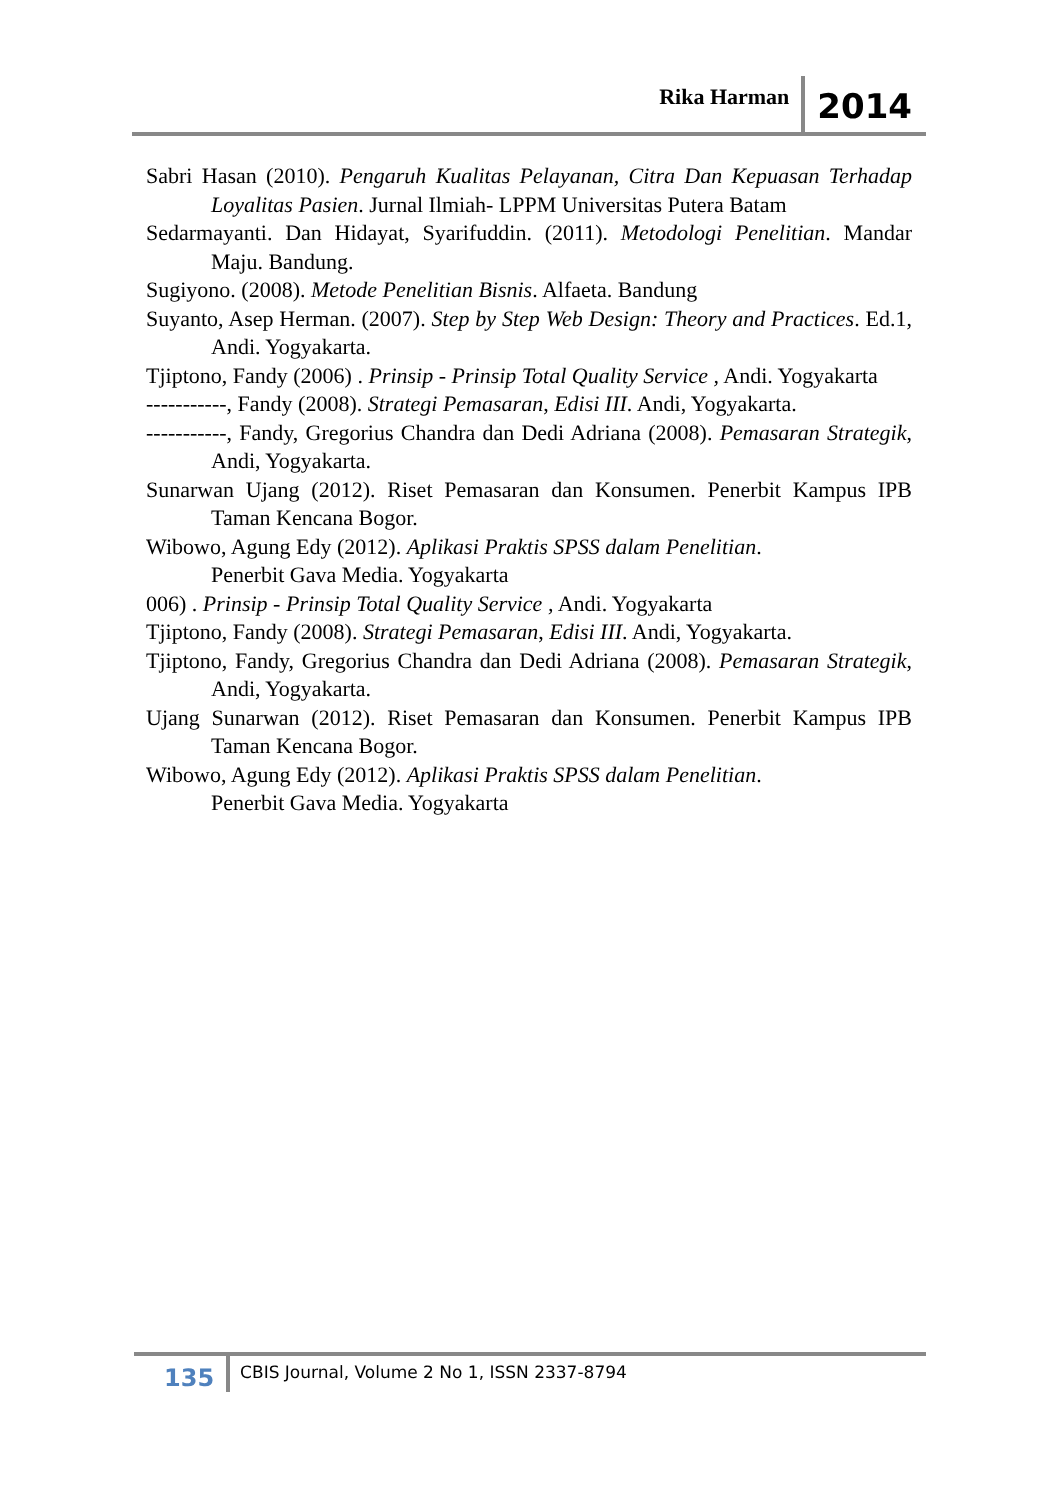Rika Harman 2014
Sabri Hasan (2010). Pengaruh Kualitas Pelayanan, Citra Dan Kepuasan Terhadap Loyalitas Pasien. Jurnal Ilmiah- LPPM Universitas Putera Batam
Sedarmayanti. Dan Hidayat, Syarifuddin. (2011). Metodologi Penelitian. Mandar Maju. Bandung.
Sugiyono. (2008). Metode Penelitian Bisnis. Alfaeta. Bandung
Suyanto, Asep Herman. (2007). Step by Step Web Design: Theory and Practices. Ed.1, Andi. Yogyakarta.
Tjiptono, Fandy (2006) . Prinsip - Prinsip Total Quality Service , Andi. Yogyakarta
-----------, Fandy (2008). Strategi Pemasaran, Edisi III. Andi, Yogyakarta.
-----------, Fandy, Gregorius Chandra dan Dedi Adriana (2008). Pemasaran Strategik, Andi, Yogyakarta.
Sunarwan Ujang (2012). Riset Pemasaran dan Konsumen. Penerbit Kampus IPB Taman Kencana Bogor.
Wibowo, Agung Edy (2012). Aplikasi Praktis SPSS dalam Penelitian.
Penerbit Gava Media. Yogyakarta
006) . Prinsip - Prinsip Total Quality Service , Andi. Yogyakarta
Tjiptono, Fandy (2008). Strategi Pemasaran, Edisi III. Andi, Yogyakarta.
Tjiptono, Fandy, Gregorius Chandra dan Dedi Adriana (2008). Pemasaran Strategik, Andi, Yogyakarta.
Ujang Sunarwan (2012). Riset Pemasaran dan Konsumen. Penerbit Kampus IPB Taman Kencana Bogor.
Wibowo, Agung Edy (2012). Aplikasi Praktis SPSS dalam Penelitian.
Penerbit Gava Media. Yogyakarta
135 CBIS Journal, Volume 2 No 1, ISSN 2337-8794